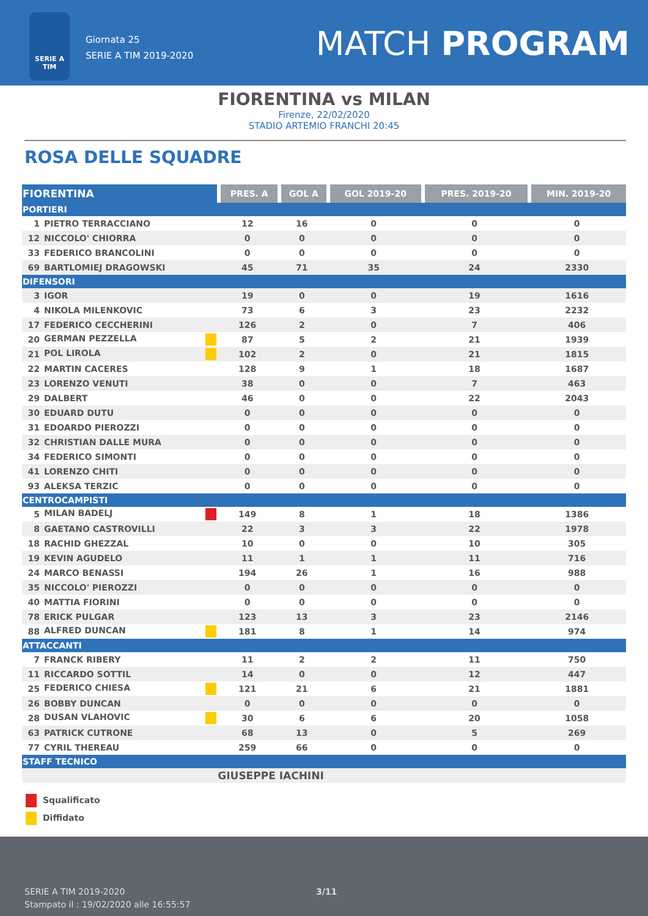SERIE A TIM
Giornata 25
SERIE A TIM 2019-2020
MATCH PROGRAM
FIORENTINA vs MILAN
Firenze, 22/02/2020
STADIO ARTEMIO FRANCHI 20:45
ROSA DELLE SQUADRE
| FIORENTINA | | PRES. A | GOL A | GOL 2019-20 | PRES. 2019-20 | MIN. 2019-20 |
| --- | --- | --- | --- | --- | --- | --- |
| PORTIERI | | | | | | |
| 1 | PIETRO TERRACCIANO | 12 | 16 | 0 | 0 | 0 |
| 12 | NICCOLO' CHIORRA | 0 | 0 | 0 | 0 | 0 |
| 33 | FEDERICO BRANCOLINI | 0 | 0 | 0 | 0 | 0 |
| 69 | BARTLOMIEJ DRAGOWSKI | 45 | 71 | 35 | 24 | 2330 |
| DIFENSORI | | | | | | |
| 3 | IGOR | 19 | 0 | 0 | 19 | 1616 |
| 4 | NIKOLA MILENKOVIC | 73 | 6 | 3 | 23 | 2232 |
| 17 | FEDERICO CECCHERINI | 126 | 2 | 0 | 7 | 406 |
| 20 | GERMAN PEZZELLA | 87 | 5 | 2 | 21 | 1939 |
| 21 | POL LIROLA | 102 | 2 | 0 | 21 | 1815 |
| 22 | MARTIN CACERES | 128 | 9 | 1 | 18 | 1687 |
| 23 | LORENZO VENUTI | 38 | 0 | 0 | 7 | 463 |
| 29 | DALBERT | 46 | 0 | 0 | 22 | 2043 |
| 30 | EDUARD DUTU | 0 | 0 | 0 | 0 | 0 |
| 31 | EDOARDO PIEROZZI | 0 | 0 | 0 | 0 | 0 |
| 32 | CHRISTIAN DALLE MURA | 0 | 0 | 0 | 0 | 0 |
| 34 | FEDERICO SIMONTI | 0 | 0 | 0 | 0 | 0 |
| 41 | LORENZO CHITI | 0 | 0 | 0 | 0 | 0 |
| 93 | ALEKSA TERZIC | 0 | 0 | 0 | 0 | 0 |
| CENTROCAMPISTI | | | | | | |
| 5 | MILAN BADELJ | 149 | 8 | 1 | 18 | 1386 |
| 8 | GAETANO CASTROVILLI | 22 | 3 | 3 | 22 | 1978 |
| 18 | RACHID GHEZZAL | 10 | 0 | 0 | 10 | 305 |
| 19 | KEVIN AGUDELO | 11 | 1 | 1 | 11 | 716 |
| 24 | MARCO BENASSI | 194 | 26 | 1 | 16 | 988 |
| 35 | NICCOLO' PIEROZZI | 0 | 0 | 0 | 0 | 0 |
| 40 | MATTIA FIORINI | 0 | 0 | 0 | 0 | 0 |
| 78 | ERICK PULGAR | 123 | 13 | 3 | 23 | 2146 |
| 88 | ALFRED DUNCAN | 181 | 8 | 1 | 14 | 974 |
| ATTACCANTI | | | | | | |
| 7 | FRANCK RIBERY | 11 | 2 | 2 | 11 | 750 |
| 11 | RICCARDO SOTTIL | 14 | 0 | 0 | 12 | 447 |
| 25 | FEDERICO CHIESA | 121 | 21 | 6 | 21 | 1881 |
| 26 | BOBBY DUNCAN | 0 | 0 | 0 | 0 | 0 |
| 28 | DUSAN VLAHOVIC | 30 | 6 | 6 | 20 | 1058 |
| 63 | PATRICK CUTRONE | 68 | 13 | 0 | 5 | 269 |
| 77 | CYRIL THEREAU | 259 | 66 | 0 | 0 | 0 |
| STAFF TECNICO | | | | | | |
| | | GIUSEPPE IACHINI | | | | |
Squalificato
Diffidato
SERIE A TIM 2019-2020
Stampato il : 19/02/2020 alle 16:55:57
3/11